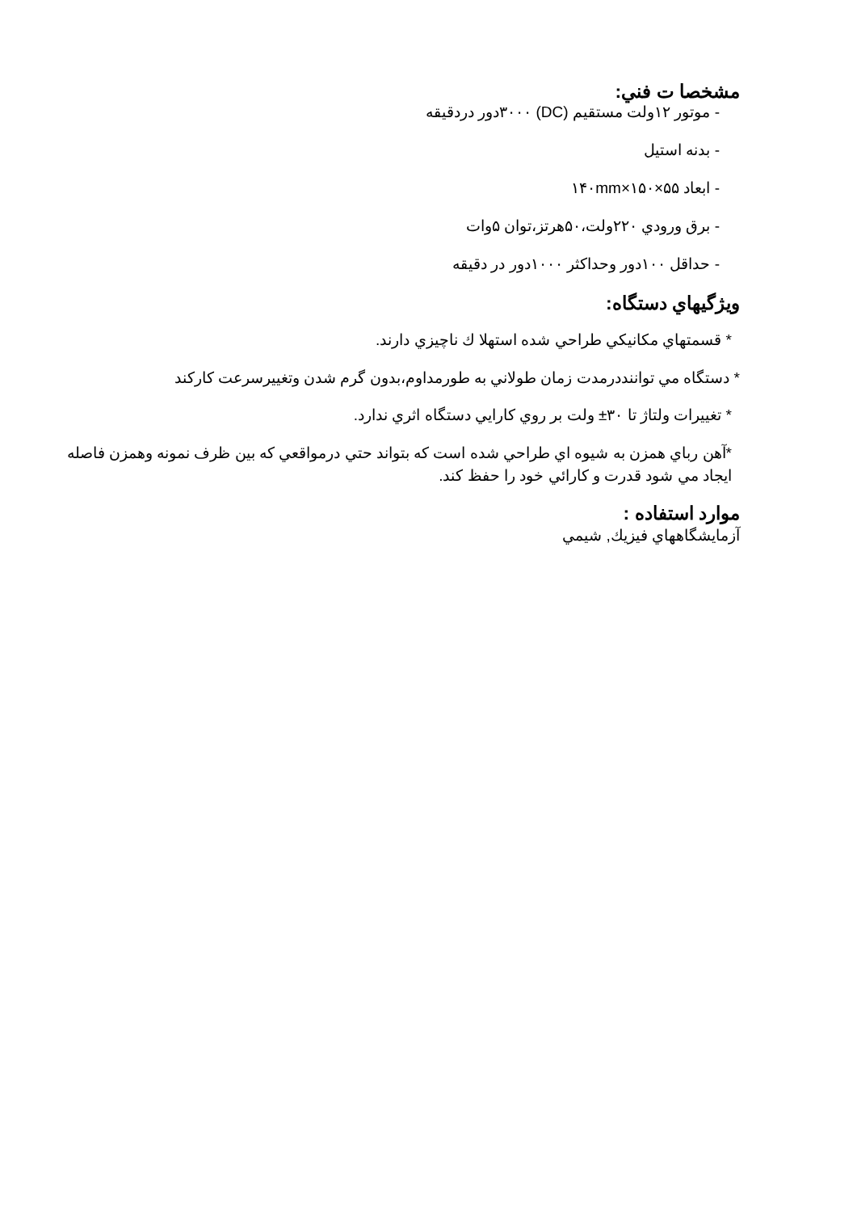مشخصا ت فني:
- موتور ۱۲ولت مستقيم (DC) ۳۰۰۰دور دردقيقه
- بدنه استيل
- ابعاد ۵۵×۱۵۰×۱۴۰mm
- برق ورودي ۲۲۰ولت،۵۰هرتز،توان ۵وات
- حداقل ۱۰۰دور وحداكثر ۱۰۰۰دور در دقيقه
ويژگيهاي دستگاه:
* قسمتهاي مكانيكي طراحي شده استهلا ك ناچيزي دارند.
* دستگاه مي تواننددرمدت زمان طولاني به طورمداوم،بدون گرم شدن وتغييرسرعت كاركند
* تغييرات ولتاژ تا ۳۰± ولت بر روي كارايي دستگاه اثري ندارد.
*آهن رباي همزن به شيوه اي طراحي شده است كه بتواند حتي درمواقعي كه بين ظرف نمونه وهمزن فاصله ايجاد مي شود قدرت و كارائي خود را حفظ كند.
موارد استفاده :
آزمايشگاههاي فيزيك, شيمي